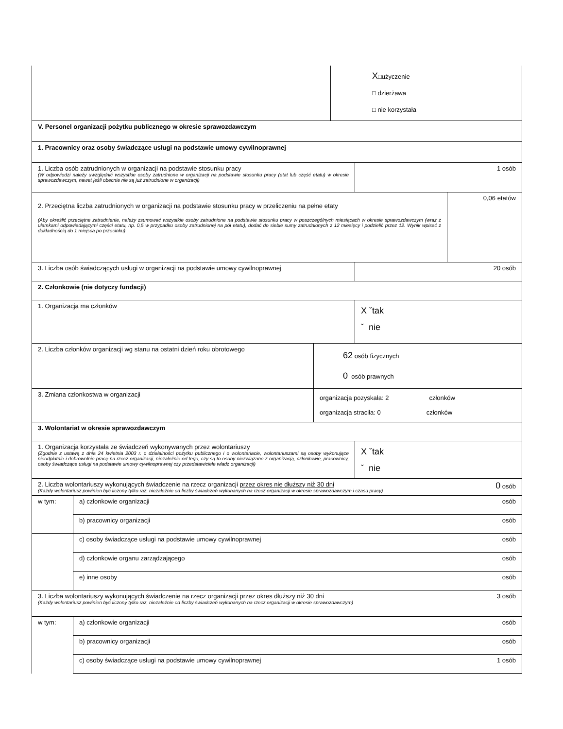| | X □użyczenie □ dzierżawa □ nie korzystała |
| V. Personel organizacji pożytku publicznego w okresie sprawozdawczym |
| 1. Pracownicy oraz osoby świadczące usługi na podstawie umowy cywilnoprawnej |
| 1. Liczba osób zatrudnionych w organizacji na podstawie stosunku pracy (W odpowiedzi należy uwzględnić wszystkie osoby zatrudnione w organizacji na podstawie stosunku pracy (etat lub część etatu) w okresie sprawozdawczym, nawet jeśli obecnie nie są już zatrudnione w organizacji) | 1 osób |
| 2. Przeciętna liczba zatrudnionych w organizacji na podstawie stosunku pracy w przeliczeniu na pełne etaty (Aby określić przeciętne zatrudnienie, należy zsumować wszystkie osoby zatrudnione na podstawie stosunku pracy w poszczególnych miesiącach w okresie sprawozdawczym (wraz z ułamkami odpowiadającymi części etatu, np. 0,5 w przypadku osoby zatrudnionej na pół etatu), dodać do siebie sumy zatrudnionych z 12 miesięcy i podzielić przez 12. Wynik wpisać z dokładnością do 1 miejsca po przecinku) | 0,06 etatów |
| 3. Liczba osób świadczących usługi w organizacji na podstawie umowy cywilnoprawnej | 20 osób |
| 2. Członkowie (nie dotyczy fundacji) | |
| 1. Organizacja ma członków | X ˇtak ˇ nie |
| 2. Liczba członków organizacji wg stanu na ostatni dzień roku obrotowego | 62 osób fizycznych 0 osób prawnych |
| 3. Zmiana członkostwa w organizacji | organizacja pozyskała: 2 członków organizacja straciła: 0 członków |
| 3. Wolontariat w okresie sprawozdawczym | |
| 1. Organizacja korzystała ze świadczeń wykonywanych przez wolontariuszy (Zgodnie z ustawą z dnia 24 kwietnia 2003 r. o działalności pożytku publicznego i o wolontariacie, wolontariuszami są osoby wykonujące nieodpłatnie i dobrowolnie pracę na rzecz organizacji, niezależnie od tego, czy są to osoby niezwiązane z organizacją, członkowie, pracownicy, osoby świadczące usługi na podstawie umowy cywilnoprawnej czy przedstawiciele władz organizacji) | X ˇtak ˇ nie |
| 2. Liczba wolontariuszy wykonujących świadczenie na rzecz organizacji przez okres nie dłuższy niż 30 dni (Każdy wolontariusz powinien być liczony tylko raz, niezależnie od liczby świadczeń wykonanych na rzecz organizacji w okresie sprawozdawczym i czasu pracy) | | 0 osób |
| w tym: | a) członkowie organizacji | osób |
| | b) pracownicy organizacji | osób |
| | c) osoby świadczące usługi na podstawie umowy cywilnoprawnej | osób |
| | d) członkowie organu zarządzającego | osób |
| | e) inne osoby | osób |
| 3. Liczba wolontariuszy wykonujących świadczenie na rzecz organizacji przez okres dłuższy niż 30 dni (Każdy wolontariusz powinien być liczony tylko raz, niezależnie od liczby świadczeń wykonanych na rzecz organizacji w okresie sprawozdawczym) | | 3 osób |
| w tym: | a) członkowie organizacji | osób |
| | b) pracownicy organizacji | osób |
| | c) osoby świadczące usługi na podstawie umowy cywilnoprawnej | 1 osób |